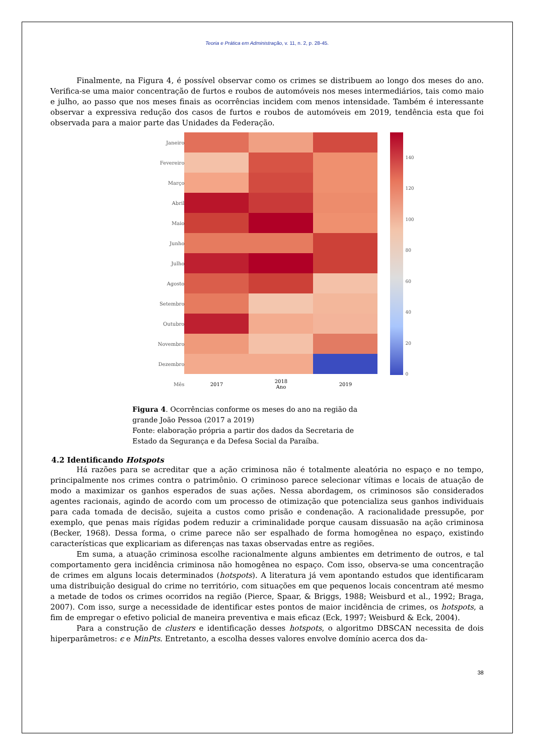Teoria e Prática em Administração, v. 11, n. 2, p. 28-45.
Finalmente, na Figura 4, é possível observar como os crimes se distribuem ao longo dos meses do ano. Verifica-se uma maior concentração de furtos e roubos de automóveis nos meses intermediários, tais como maio e julho, ao passo que nos meses finais as ocorrências incidem com menos intensidade. Também é interessante observar a expressiva redução dos casos de furtos e roubos de automóveis em 2019, tendência esta que foi observada para a maior parte das Unidades da Federação.
| Janeiro | | | |
| Fevereiro | | | |
| Março | | | |
| Abril | | | |
| Maio | | | |
| Junho | | | |
| Julho | | | |
| Agosto | | | |
| Setembro | | | |
| Outubro | | | |
| Novembro | | | |
| Dezembro | | | |
| Mês | 2017 | 2018 Ano | 2019 |
140
120
100
80
60
40
20
0
Figura 4. Ocorrências conforme os meses do ano na região da grande João Pessoa (2017 a 2019)
Fonte: elaboração própria a partir dos dados da Secretaria de Estado da Segurança e da Defesa Social da Paraíba.
4.2 Identificando Hotspots
Há razões para se acreditar que a ação criminosa não é totalmente aleatória no espaço e no tempo, principalmente nos crimes contra o patrimônio. O criminoso parece selecionar vítimas e locais de atuação de modo a maximizar os ganhos esperados de suas ações. Nessa abordagem, os criminosos são considerados agentes racionais, agindo de acordo com um processo de otimização que potencializa seus ganhos individuais para cada tomada de decisão, sujeita a custos como prisão e condenação. A racionalidade pressupõe, por exemplo, que penas mais rígidas podem reduzir a criminalidade porque causam dissuasão na ação criminosa (Becker, 1968). Dessa forma, o crime parece não ser espalhado de forma homogênea no espaço, existindo características que explicariam as diferenças nas taxas observadas entre as regiões.
Em suma, a atuação criminosa escolhe racionalmente alguns ambientes em detrimento de outros, e tal comportamento gera incidência criminosa não homogênea no espaço. Com isso, observa-se uma concentração de crimes em alguns locais determinados (hotspots). A literatura já vem apontando estudos que identificaram uma distribuição desigual do crime no território, com situações em que pequenos locais concentram até mesmo a metade de todos os crimes ocorridos na região (Pierce, Spaar, & Briggs, 1988; Weisburd et al., 1992; Braga, 2007). Com isso, surge a necessidade de identificar estes pontos de maior incidência de crimes, os hotspots, a fim de empregar o efetivo policial de maneira preventiva e mais eficaz (Eck, 1997; Weisburd & Eck, 2004).
Para a construção de clusters e identificação desses hotspots, o algoritmo DBSCAN necessita de dois hiperparâmetros: ϵ e MinPts. Entretanto, a escolha desses valores envolve domínio acerca dos da-
38